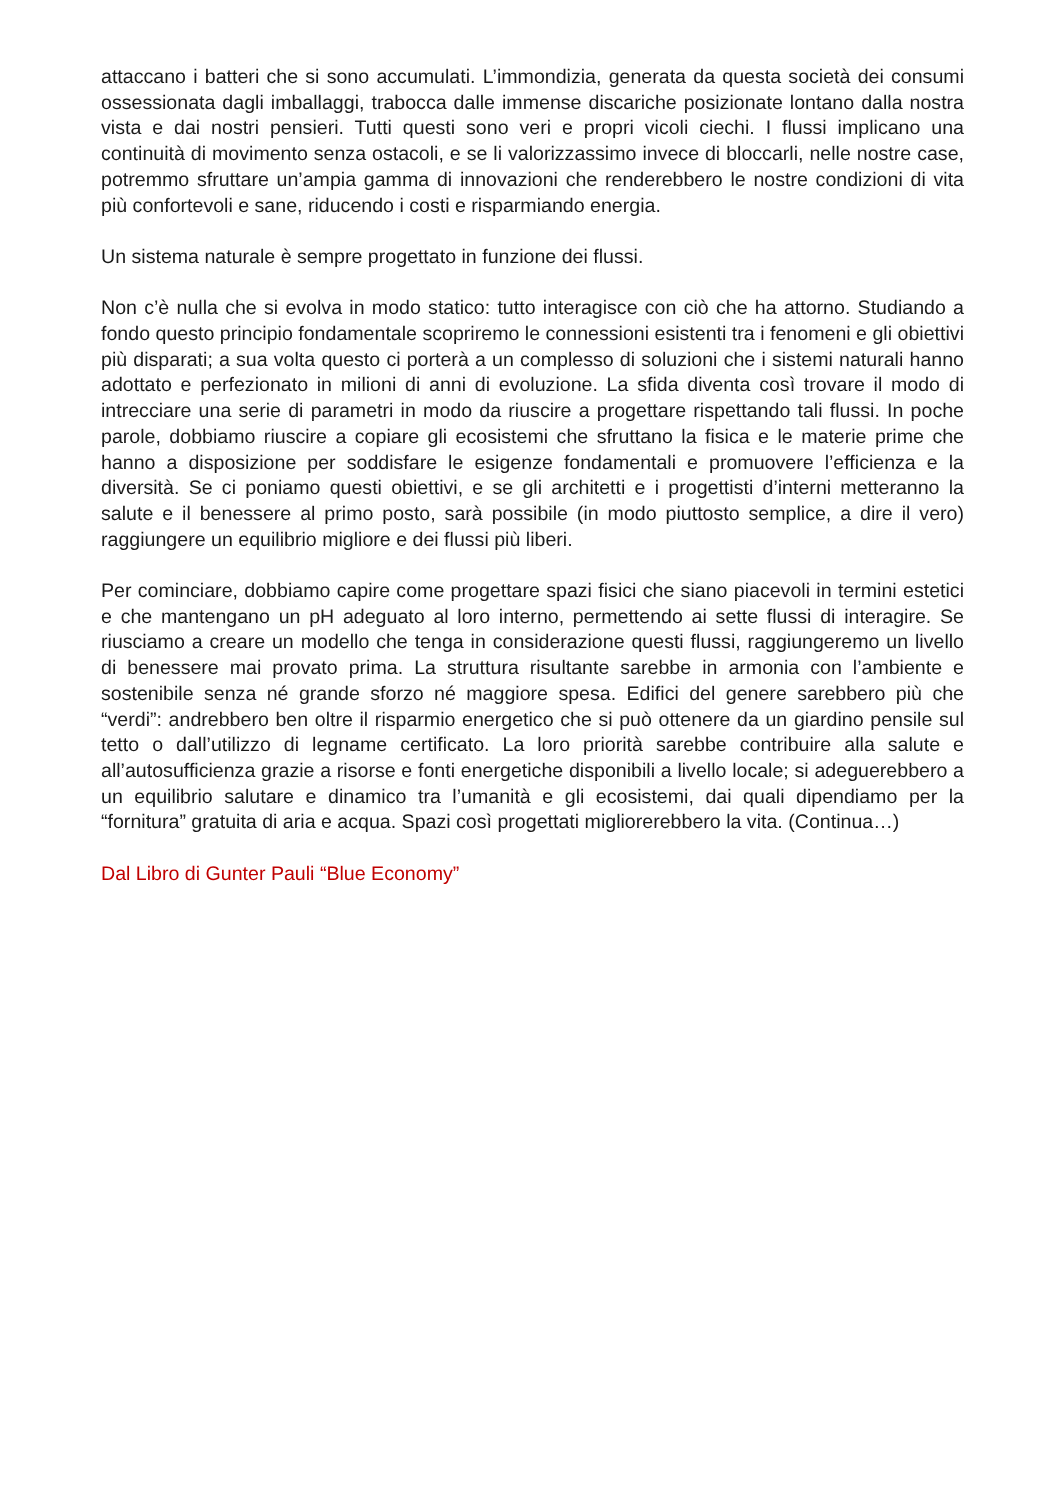attaccano i batteri che si sono accumulati. L’immondizia, generata da questa società dei consumi ossessionata dagli imballaggi, trabocca dalle immense discariche posizionate lontano dalla nostra vista e dai nostri pensieri. Tutti questi sono veri e propri vicoli ciechi. I flussi implicano una continuità di movimento senza ostacoli, e se li valorizzassimo invece di bloccarli, nelle nostre case, potremmo sfruttare un’ampia gamma di innovazioni che renderebbero le nostre condizioni di vita più confortevoli e sane, riducendo i costi e risparmiando energia.
Un sistema naturale è sempre progettato in funzione dei flussi.
Non c’è nulla che si evolva in modo statico: tutto interagisce con ciò che ha attorno. Studiando a fondo questo principio fondamentale scopriremo le connessioni esistenti tra i fenomeni e gli obiettivi più disparati; a sua volta questo ci porterà a un complesso di soluzioni che i sistemi naturali hanno adottato e perfezionato in milioni di anni di evoluzione. La sfida diventa così trovare il modo di intrecciare una serie di parametri in modo da riuscire a progettare rispettando tali flussi. In poche parole, dobbiamo riuscire a copiare gli ecosistemi che sfruttano la fisica e le materie prime che hanno a disposizione per soddisfare le esigenze fondamentali e promuovere l’efficienza e la diversità. Se ci poniamo questi obiettivi, e se gli architetti e i progettisti d’interni metteranno la salute e il benessere al primo posto, sarà possibile (in modo piuttosto semplice, a dire il vero) raggiungere un equilibrio migliore e dei flussi più liberi.
Per cominciare, dobbiamo capire come progettare spazi fisici che siano piacevoli in termini estetici e che mantengano un pH adeguato al loro interno, permettendo ai sette flussi di interagire. Se riusciamo a creare un modello che tenga in considerazione questi flussi, raggiungeremo un livello di benessere mai provato prima. La struttura risultante sarebbe in armonia con l’ambiente e sostenibile senza né grande sforzo né maggiore spesa. Edifici del genere sarebbero più che “verdi”: andrebbero ben oltre il risparmio energetico che si può ottenere da un giardino pensile sul tetto o dall’utilizzo di legname certificato. La loro priorità sarebbe contribuire alla salute e all’autosufficienza grazie a risorse e fonti energetiche disponibili a livello locale; si adeguerebbero a un equilibrio salutare e dinamico tra l’umanità e gli ecosistemi, dai quali dipendiamo per la “fornitura” gratuita di aria e acqua. Spazi così progettati migliorerebbero la vita. (Continua…)
Dal Libro di Gunter Pauli “Blue Economy”